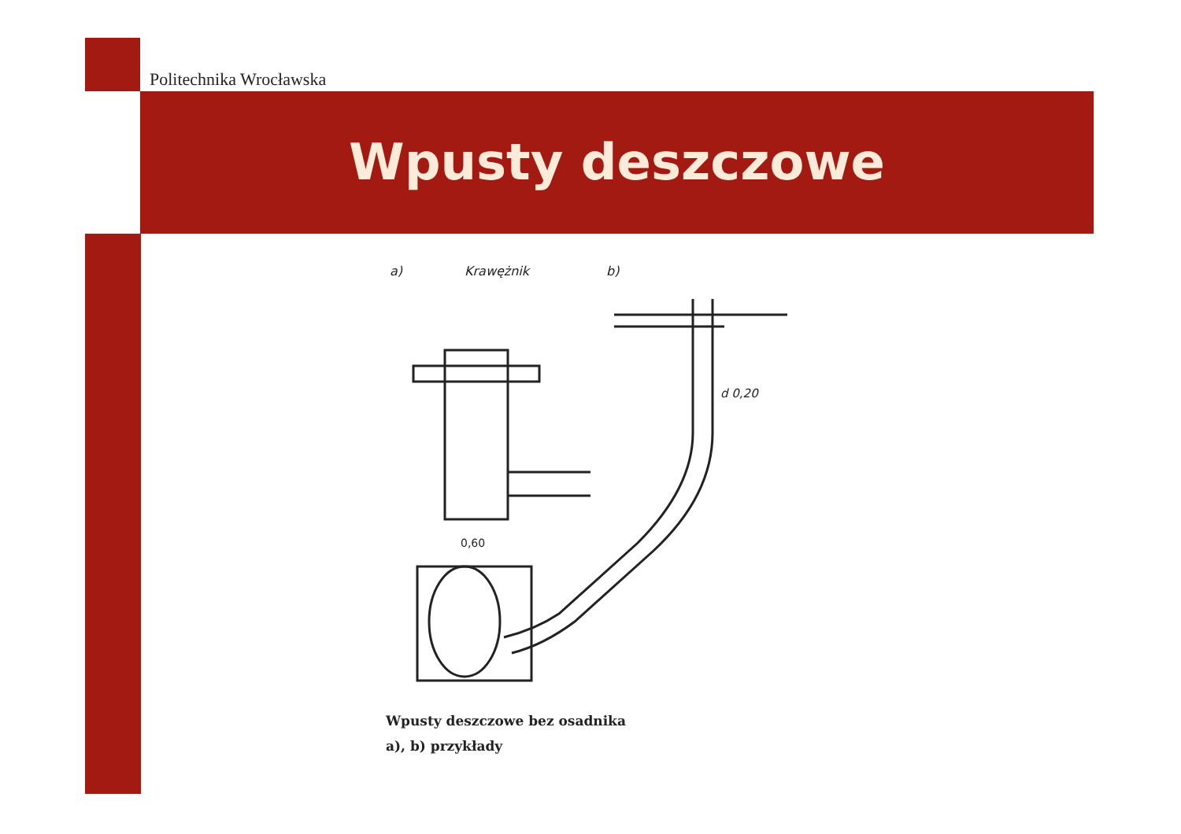Politechnika Wrocławska
Wpusty deszczowe
a)
Krawężnik
b)
d 0,20
0,60
Wpusty deszczowe bez osadnika
a), b) przykłady